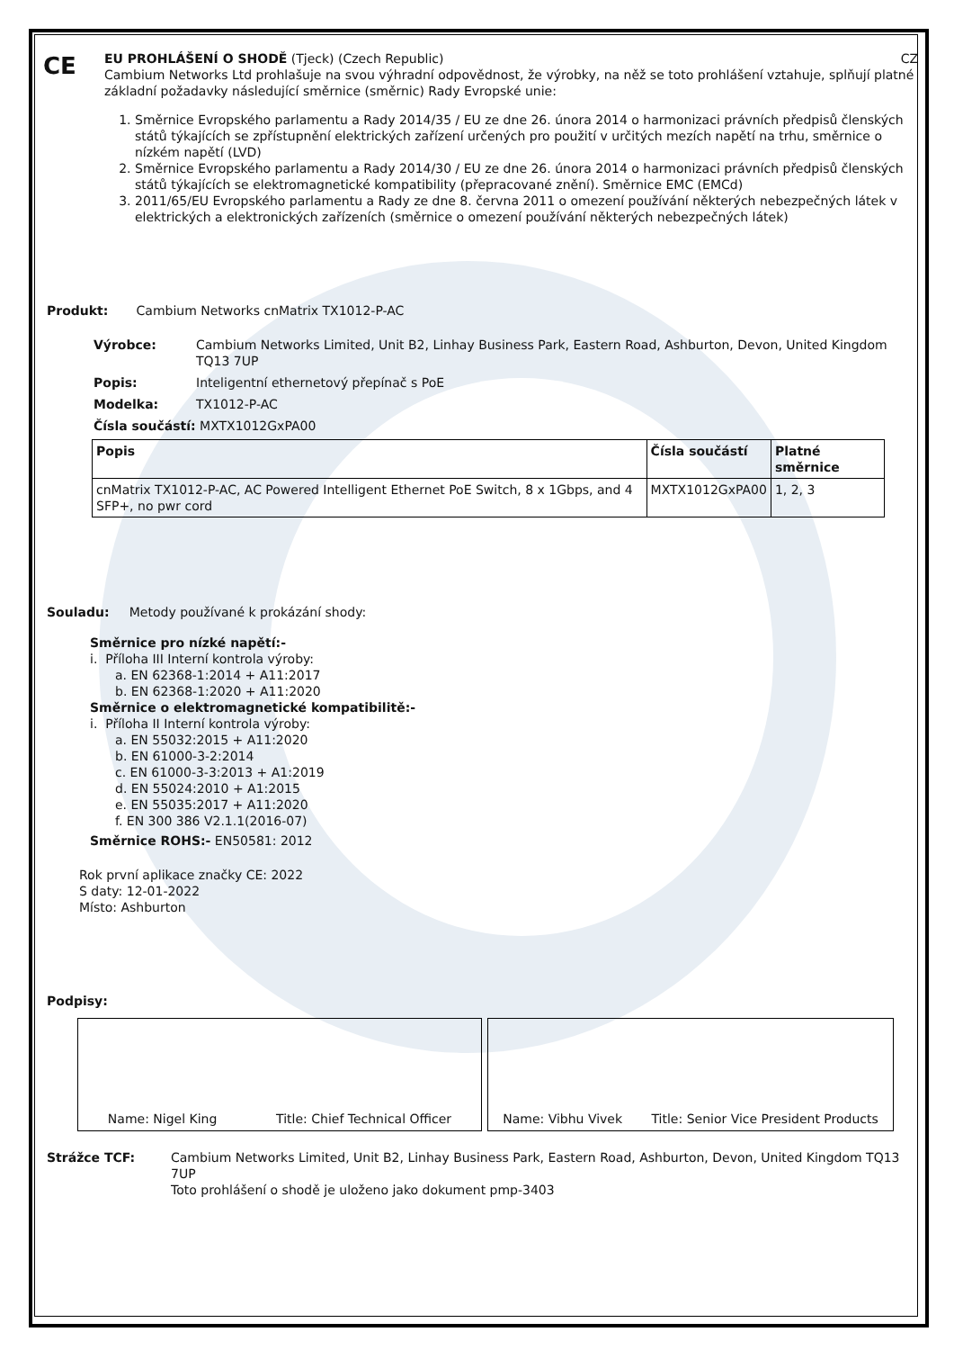CE
EU PROHLÁŠENÍ O SHODĚ (Tjeck) (Czech Republic) CZ
Cambium Networks Ltd prohlašuje na svou výhradní odpovědnost, že výrobky, na něž se toto prohlášení vztahuje, splňují platné základní požadavky následující směrnice (směrnic) Rady Evropské unie:
1. Směrnice Evropského parlamentu a Rady 2014/35 / EU ze dne 26. února 2014 o harmonizaci právních předpisů členských států týkajících se zpřístupnění elektrických zařízení určených pro použití v určitých mezích napětí na trhu, směrnice o nízkém napětí (LVD)
2. Směrnice Evropského parlamentu a Rady 2014/30 / EU ze dne 26. února 2014 o harmonizaci právních předpisů členských států týkajících se elektromagnetické kompatibility (přepracované znění). Směrnice EMC (EMCd)
3. 2011/65/EU Evropského parlamentu a Rady ze dne 8. června 2011 o omezení používání některých nebezpečných látek v elektrických a elektronických zařízeních (směrnice o omezení používání některých nebezpečných látek)
Produkt: Cambium Networks cnMatrix TX1012-P-AC
Výrobce: Cambium Networks Limited, Unit B2, Linhay Business Park, Eastern Road, Ashburton, Devon, United Kingdom TQ13 7UP
Popis: Inteligentní ethernetový přepínač s PoE
Modelka: TX1012-P-AC
Čísla součástí: MXTX1012GxPA00
| Popis | Čísla součástí | Platné směrnice |
| --- | --- | --- |
| cnMatrix TX1012-P-AC, AC Powered Intelligent Ethernet PoE Switch, 8 x 1Gbps, and 4 SFP+, no pwr cord | MXTX1012GxPA00 | 1, 2, 3 |
Souladu: Metody používané k prokázání shody:
Směrnice pro nízké napětí:-
i. Příloha III Interní kontrola výroby:
a. EN 62368-1:2014 + A11:2017
b. EN 62368-1:2020 + A11:2020
Směrnice o elektromagnetické kompatibilitě:-
i. Příloha II Interní kontrola výroby:
a. EN 55032:2015 + A11:2020
b. EN 61000-3-2:2014
c. EN 61000-3-3:2013 + A1:2019
d. EN 55024:2010 + A1:2015
e. EN 55035:2017 + A11:2020
f. EN 300 386 V2.1.1(2016-07)
Směrnice ROHS:- EN50581: 2012
Rok první aplikace značky CE: 2022
S daty: 12-01-2022
Místo: Ashburton
Podpisy:
Name: Nigel King Title: Chief Technical Officer Name: Vibhu Vivek Title: Senior Vice President Products
Strážce TCF: Cambium Networks Limited, Unit B2, Linhay Business Park, Eastern Road, Ashburton, Devon, United Kingdom TQ13 7UP
Toto prohlášení o shodě je uloženo jako dokument pmp-3403